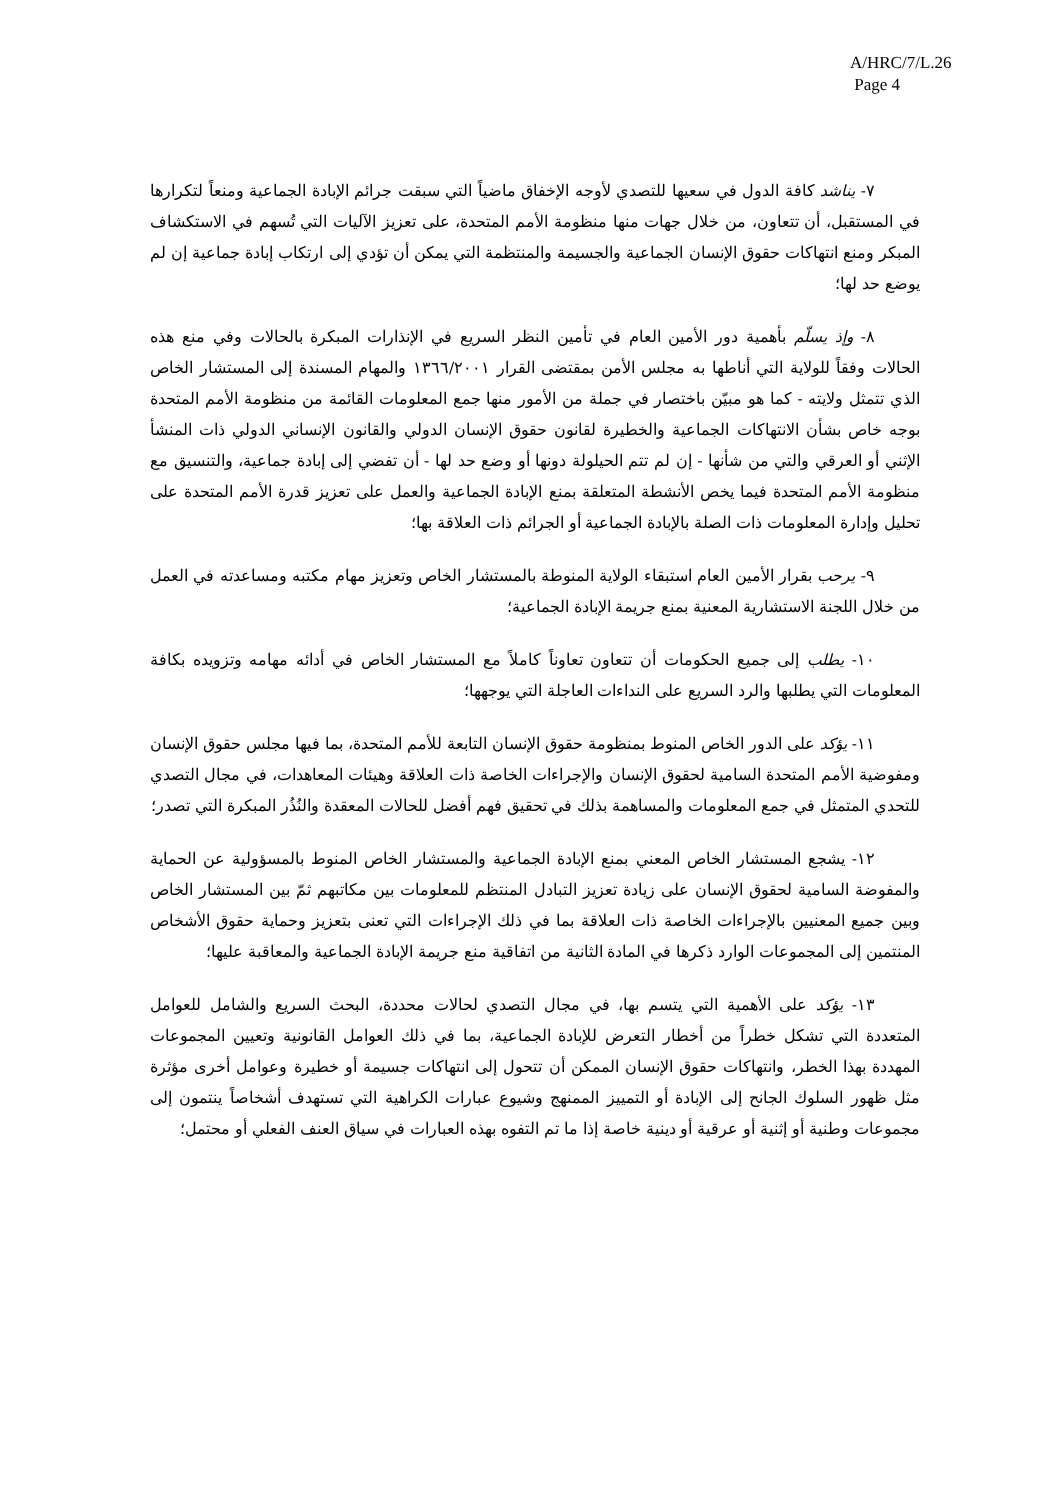A/HRC/7/L.26
Page 4
٧- يناشد كافة الدول في سعيها للتصدي لأوجه الإخفاق ماضياً التي سبقت جرائم الإبادة الجماعية ومنعاً لتكرارها في المستقبل، أن تتعاون، من خلال جهات منها منظومة الأمم المتحدة، على تعزيز الآليات التي تُسهم في الاستكشاف المبكر ومنع انتهاكات حقوق الإنسان الجماعية والجسيمة والمنتظمة التي يمكن أن تؤدي إلى ارتكاب إبادة جماعية إن لم يوضع حد لها؛
٨- وإذ يسلّم بأهمية دور الأمين العام في تأمين النظر السريع في الإنذارات المبكرة بالحالات وفي منع هذه الحالات وفقاً للولاية التي أناطها به مجلس الأمن بمقتضى القرار ١٣٦٦/٢٠٠١ والمهام المسندة إلى المستشار الخاص الذي تتمثل ولايته - كما هو مبيّن باختصار في جملة من الأمور منها جمع المعلومات القائمة من منظومة الأمم المتحدة بوجه خاص بشأن الانتهاكات الجماعية والخطيرة لقانون حقوق الإنسان الدولي والقانون الإنساني الدولي ذات المنشأ الإثني أو العرقي والتي من شأنها - إن لم تتم الحيلولة دونها أو وضع حد لها - أن تفضي إلى إبادة جماعية، والتنسيق مع منظومة الأمم المتحدة فيما يخص الأنشطة المتعلقة بمنع الإبادة الجماعية والعمل على تعزيز قدرة الأمم المتحدة على تحليل وإدارة المعلومات ذات الصلة بالإبادة الجماعية أو الجرائم ذات العلاقة بها؛
٩- يرحب بقرار الأمين العام استبقاء الولاية المنوطة بالمستشار الخاص وتعزيز مهام مكتبه ومساعدته في العمل من خلال اللجنة الاستشارية المعنية بمنع جريمة الإبادة الجماعية؛
١٠- يطلب إلى جميع الحكومات أن تتعاون تعاوناً كاملاً مع المستشار الخاص في أدائه مهامه وتزويده بكافة المعلومات التي يطلبها والرد السريع على النداءات العاجلة التي يوجهها؛
١١- يؤكد على الدور الخاص المنوط بمنظومة حقوق الإنسان التابعة للأمم المتحدة، بما فيها مجلس حقوق الإنسان ومفوضية الأمم المتحدة السامية لحقوق الإنسان والإجراءات الخاصة ذات العلاقة وهيئات المعاهدات، في مجال التصدي للتحدي المتمثل في جمع المعلومات والمساهمة بذلك في تحقيق فهم أفضل للحالات المعقدة والنُذُر المبكرة التي تصدر؛
١٢- يشجع المستشار الخاص المعني بمنع الإبادة الجماعية والمستشار الخاص المنوط بالمسؤولية عن الحماية والمفوضة السامية لحقوق الإنسان على زيادة تعزيز التبادل المنتظم للمعلومات بين مكاتبهم ثمّ بين المستشار الخاص وبين جميع المعنيين بالإجراءات الخاصة ذات العلاقة بما في ذلك الإجراءات التي تعنى بتعزيز وحماية حقوق الأشخاص المنتمين إلى المجموعات الوارد ذكرها في المادة الثانية من اتفاقية منع جريمة الإبادة الجماعية والمعاقبة عليها؛
١٣- يؤكد على الأهمية التي يتسم بها، في مجال التصدي لحالات محددة، البحث السريع والشامل للعوامل المتعددة التي تشكل خطراً من أخطار التعرض للإبادة الجماعية، بما في ذلك العوامل القانونية وتعيين المجموعات المهددة بهذا الخطر، وانتهاكات حقوق الإنسان الممكن أن تتحول إلى انتهاكات جسيمة أو خطيرة وعوامل أخرى مؤثرة مثل ظهور السلوك الجانح إلى الإبادة أو التمييز الممنهج وشيوع عبارات الكراهية التي تستهدف أشخاصاً ينتمون إلى مجموعات وطنية أو إثنية أو عرقية أو دينية خاصة إذا ما تم التفوه بهذه العبارات في سياق العنف الفعلي أو محتمل؛